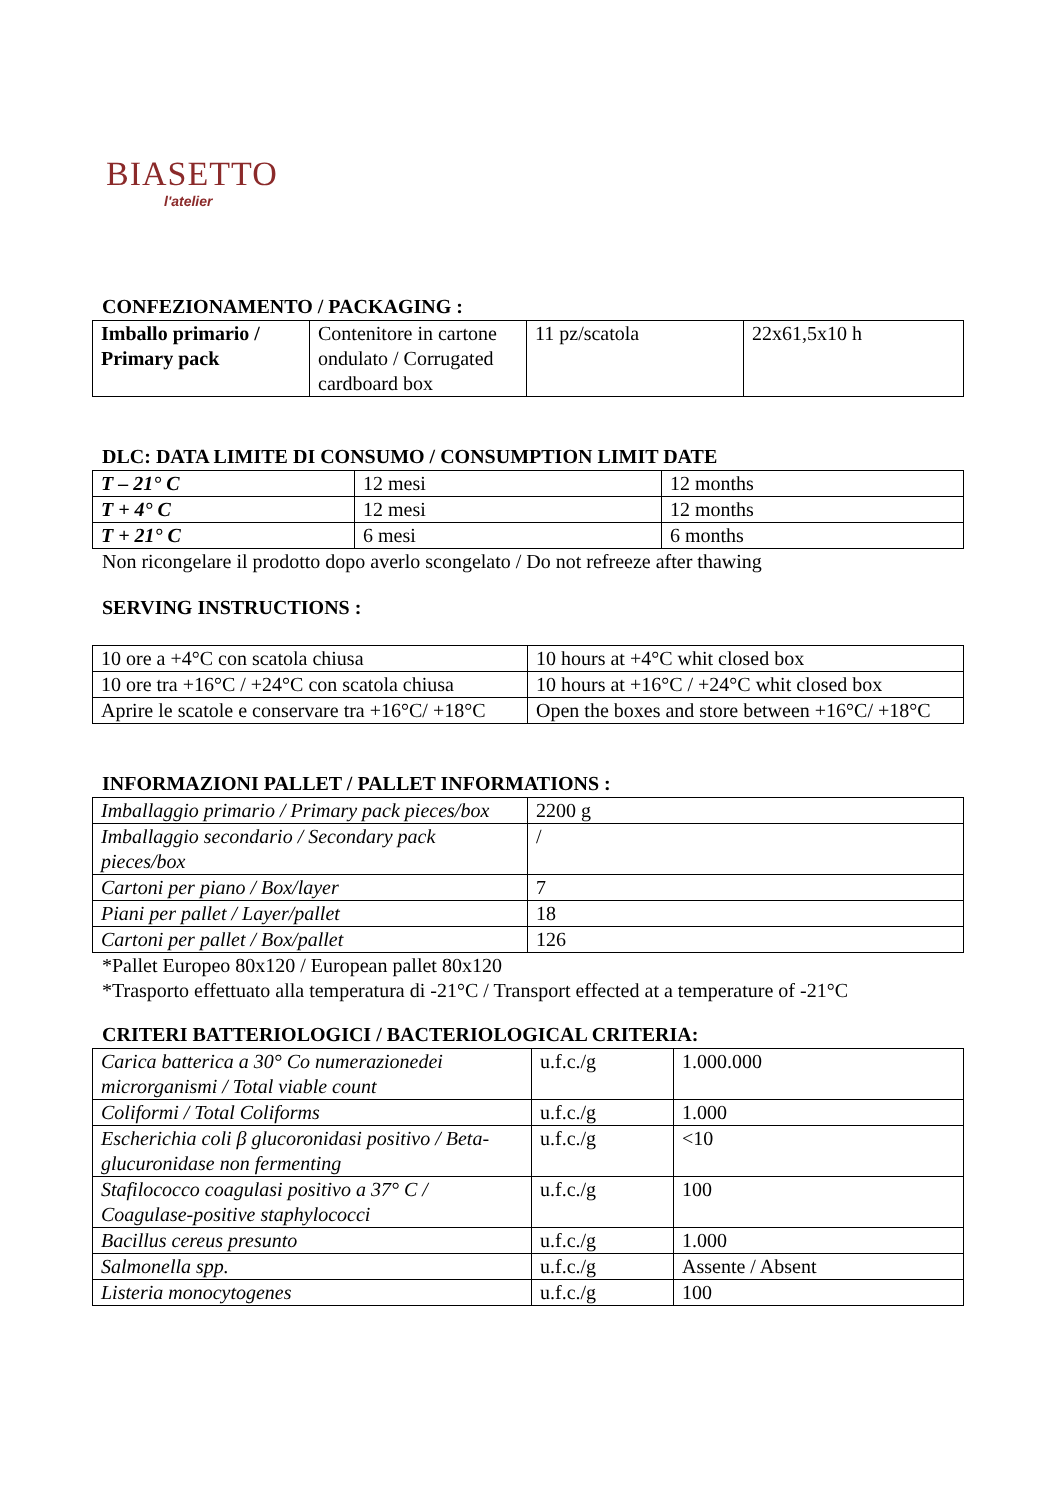BIASETTO
l'atelier
CONFEZIONAMENTO / PACKAGING :
| Imballo primario / Primary pack | Contenitore in cartone ondulato / Corrugated cardboard box | 11 pz/scatola | 22x61,5x10 h |
DLC: DATA LIMITE DI CONSUMO / CONSUMPTION LIMIT DATE
| T – 21° C | 12 mesi | 12 months |
| T + 4° C | 12 mesi | 12 months |
| T + 21° C | 6 mesi | 6 months |
Non ricongelare il prodotto dopo averlo scongelato / Do not refreeze after thawing
SERVING INSTRUCTIONS :
| 10 ore a +4°C con scatola chiusa | 10 hours at +4°C whit closed box |
| 10 ore tra +16°C / +24°C con scatola chiusa | 10 hours at +16°C / +24°C whit closed box |
| Aprire le scatole e conservare tra +16°C/ +18°C | Open the boxes and store between +16°C/ +18°C |
INFORMAZIONI PALLET / PALLET INFORMATIONS :
| Imballaggio primario / Primary pack pieces/box | 2200 g |
| Imballaggio secondario / Secondary pack pieces/box | / |
| Cartoni per piano / Box/layer | 7 |
| Piani per pallet / Layer/pallet | 18 |
| Cartoni per pallet / Box/pallet | 126 |
*Pallet Europeo 80x120 / European pallet 80x120
*Trasporto effettuato alla temperatura di -21°C / Transport effected at a temperature of -21°C
CRITERI BATTERIOLOGICI / BACTERIOLOGICAL CRITERIA:
| Carica batterica a 30° Co numerazionedei microrganismi / Total viable count | u.f.c./g | 1.000.000 |
| Coliformi / Total Coliforms | u.f.c./g | 1.000 |
| Escherichia coli β glucoronidasi positivo / Beta-glucuronidase non fermenting | u.f.c./g | <10 |
| Stafilococco coagulasi positivo a 37° C / Coagulase-positive staphylococci | u.f.c./g | 100 |
| Bacillus cereus presunto | u.f.c./g | 1.000 |
| Salmonella spp. | u.f.c./g | Assente / Absent |
| Listeria monocytogenes | u.f.c./g | 100 |